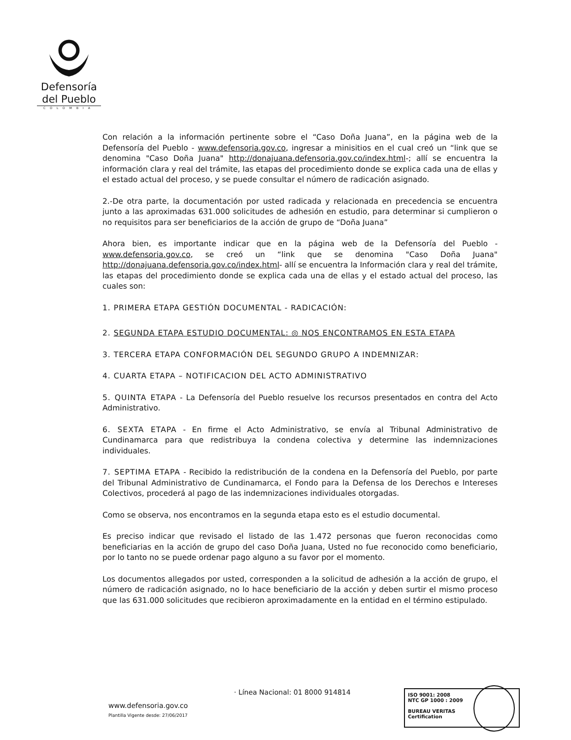Defensoría
del Pueblo
COLOMBIA
Con relación a la información pertinente sobre el “Caso Doña Juana”, en la página web de la Defensoría del Pueblo - www.defensoria.gov.co, ingresar a minisitios en el cual creó un “link que se denomina "Caso Doña Juana" http://donajuana.defensoria.gov.co/index.html-; allí se encuentra la información clara y real del trámite, las etapas del procedimiento donde se explica cada una de ellas y el estado actual del proceso, y se puede consultar el número de radicación asignado.
2.-De otra parte, la documentación por usted radicada y relacionada en precedencia se encuentra junto a las aproximadas 631.000 solicitudes de adhesión en estudio, para determinar si cumplieron o no requisitos para ser beneficiarios de la acción de grupo de “Doña Juana”
Ahora bien, es importante indicar que en la página web de la Defensoría del Pueblo - www.defensoria.gov.co, se creó un “link que se denomina "Caso Doña Juana" http://donajuana.defensoria.gov.co/index.html- allí se encuentra la Información clara y real del trámite, las etapas del procedimiento donde se explica cada una de ellas y el estado actual del proceso, las cuales son:
1. PRIMERA ETAPA GESTIÓN DOCUMENTAL - RADICACIÓN:
2. SEGUNDA ETAPA ESTUDIO DOCUMENTAL: ◎ NOS ENCONTRAMOS EN ESTA ETAPA
3. TERCERA ETAPA CONFORMACIÓN DEL SEGUNDO GRUPO A INDEMNIZAR:
4. CUARTA ETAPA – NOTIFICACION DEL ACTO ADMINISTRATIVO
5. QUINTA ETAPA - La Defensoría del Pueblo resuelve los recursos presentados en contra del Acto Administrativo.
6. SEXTA ETAPA - En firme el Acto Administrativo, se envía al Tribunal Administrativo de Cundinamarca para que redistribuya la condena colectiva y determine las indemnizaciones individuales.
7. SEPTIMA ETAPA - Recibido la redistribución de la condena en la Defensoría del Pueblo, por parte del Tribunal Administrativo de Cundinamarca, el Fondo para la Defensa de los Derechos e Intereses Colectivos, procederá al pago de las indemnizaciones individuales otorgadas.
Como se observa, nos encontramos en la segunda etapa esto es el estudio documental.
Es preciso indicar que revisado el listado de las 1.472 personas que fueron reconocidas como beneficiarias en la acción de grupo del caso Doña Juana, Usted no fue reconocido como beneficiario, por lo tanto no se puede ordenar pago alguno a su favor por el momento.
Los documentos allegados por usted, corresponden a la solicitud de adhesión a la acción de grupo, el número de radicación asignado, no lo hace beneficiario de la acción y deben surtir el mismo proceso que las 631.000 solicitudes que recibieron aproximadamente en la entidad en el término estipulado.
· Línea Nacional: 01 8000 914814
www.defensoria.gov.co
Plantilla Vigente desde: 27/06/2017
ISO 9001: 2008
NTC GP 1000 : 2009
BUREAU VERITAS
Certification